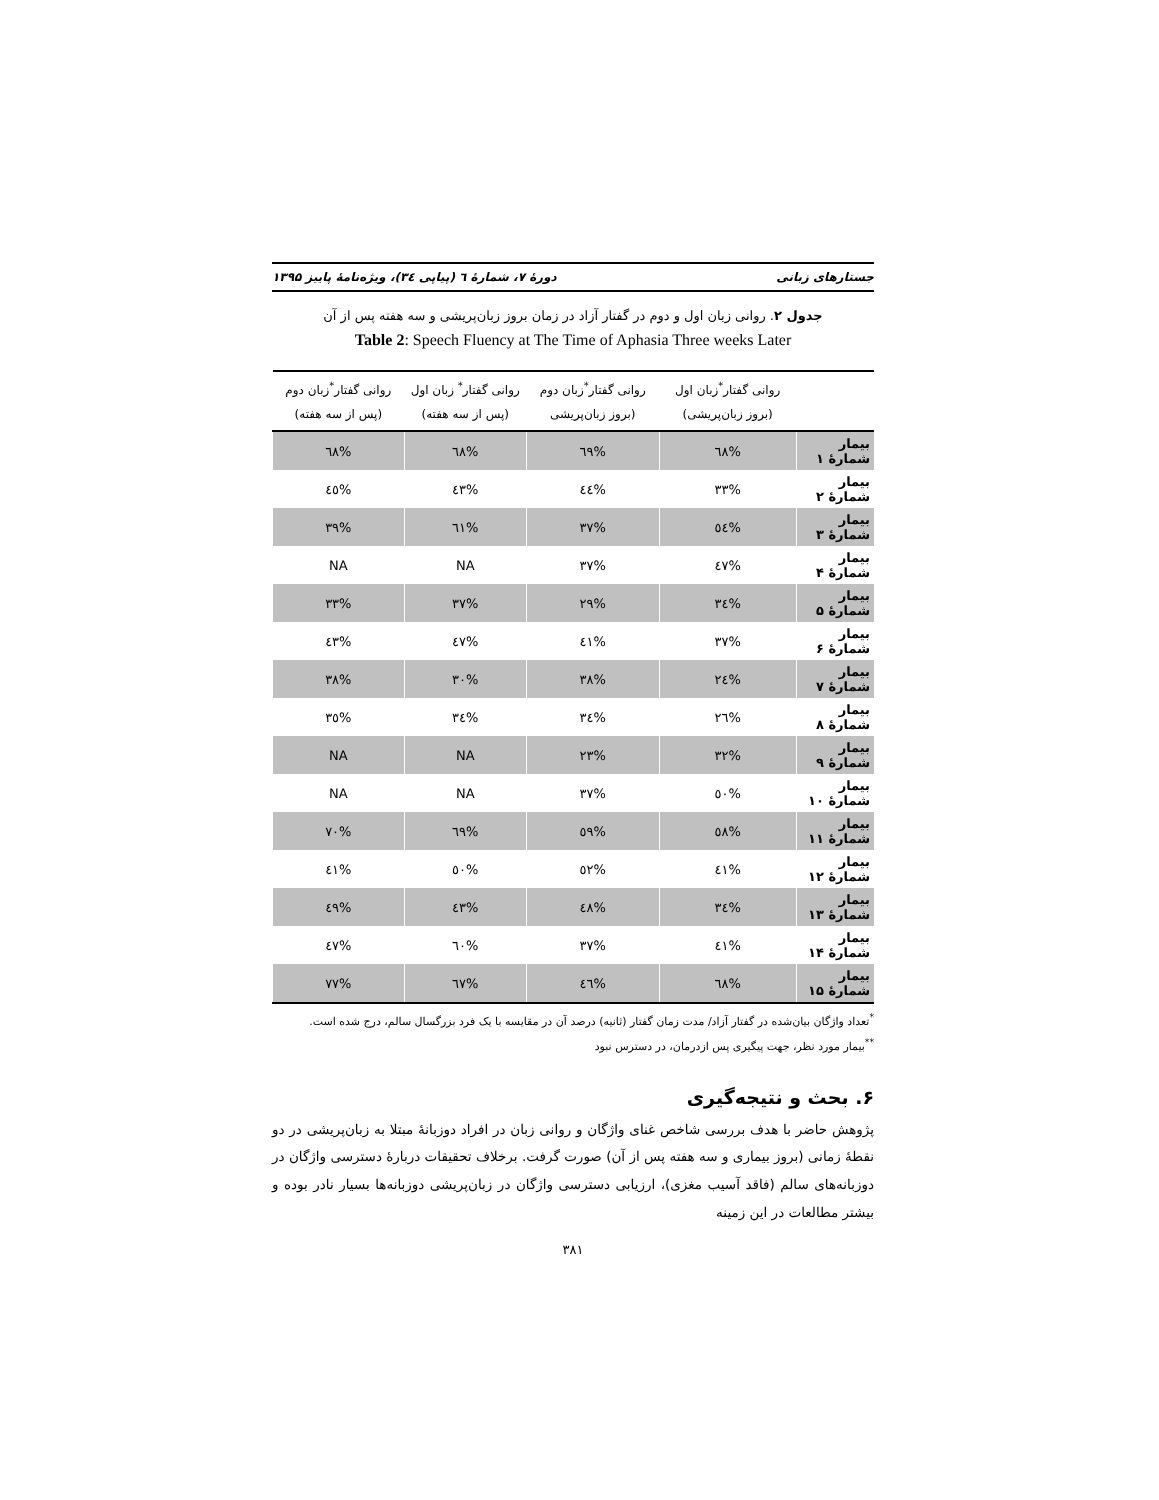جستارهای زبانی دورهٔ ۷، شمارهٔ ٦ (پیاپی ٣٤)، ویژه‌نامهٔ پاییز ۱۳۹۵
جدول ۲. روانی زبان اول و دوم در گفتار آزاد در زمان بروز زبان‌پریشی و سه هفته پس از آن
Table 2: Speech Fluency at The Time of Aphasia Three weeks Later
| | روانی گفتار<sup>*</sup>زبان اول (بروز زبان‌پریشی) | روانی گفتار<sup>*</sup>زبان دوم (بروز زبان‌پریشی | روانی گفتار<sup>*</sup> زبان اول (پس از سه هفته) | روانی گفتار<sup>*</sup>زبان دوم (پس از سه هفته) |
| --- | --- | --- | --- | --- |
| بیمار شمارهٔ ۱ | %٦٨ | %٦٩ | %٦٨ | %٦٨ |
| بیمار شمارهٔ ۲ | %٣٣ | %٤٤ | %٤٣ | %٤٥ |
| بیمار شمارهٔ ۳ | %٥٤ | %٣٧ | %٦١ | %٣٩ |
| بیمار شمارهٔ ۴ | %٤٧ | %٣٧ | NA | NA |
| بیمار شمارهٔ ۵ | %٣٤ | %٢٩ | %٣٧ | %٣٣ |
| بیمار شمارهٔ ۶ | %٣٧ | %٤١ | %٤٧ | %٤٣ |
| بیمار شمارهٔ ۷ | %٢٤ | %٣٨ | %٣٠ | %٣٨ |
| بیمار شمارهٔ ۸ | %٢٦ | %٣٤ | %٣٤ | %٣٥ |
| بیمار شمارهٔ ۹ | %٣٢ | %٢٣ | NA | NA |
| بیمار شمارهٔ ۱۰ | %٥٠ | %٣٧ | NA | NA |
| بیمار شمارهٔ ۱۱ | %٥٨ | %٥٩ | %٦٩ | %٧٠ |
| بیمار شمارهٔ ۱۲ | %٤١ | %٥٢ | %٥٠ | %٤١ |
| بیمار شمارهٔ ۱۳ | %٣٤ | %٤٨ | %٤٣ | %٤٩ |
| بیمار شمارهٔ ۱۴ | %٤١ | %٣٧ | %٦٠ | %٤٧ |
| بیمار شمارهٔ ۱۵ | %٦٨ | %٤٦ | %٦٧ | %٧٧ |
<sup>*</sup> تعداد واژگان بیان‌شده در گفتار آزاد/ مدت زمان گفتار (ثانیه) درصد آن در مقایسه با یک فرد بزرگسال سالم، درج شده است.
<sup>**</sup> بیمار مورد نظر، جهت پیگیری پس ازدرمان، در دسترس نبود
۶. بحث و نتیجه‌گیری
پژوهش حاضر با هدف بررسی شاخص غنای واژگان و روانی زبان در افراد دوزبانهٔ مبتلا به زبان‌پریشی در دو نقطهٔ زمانی (بروز بیماری و سه هفته پس از آن) صورت گرفت. برخلاف تحقیقات دربارهٔ دسترسی واژگان در دوزبانه‌های سالم (فاقد آسیب مغزی)، ارزیابی دسترسی واژگان در زبان‌پریشی دوزبانه‌ها بسیار نادر بوده و بیشتر مطالعات در این زمینه
٣٨١